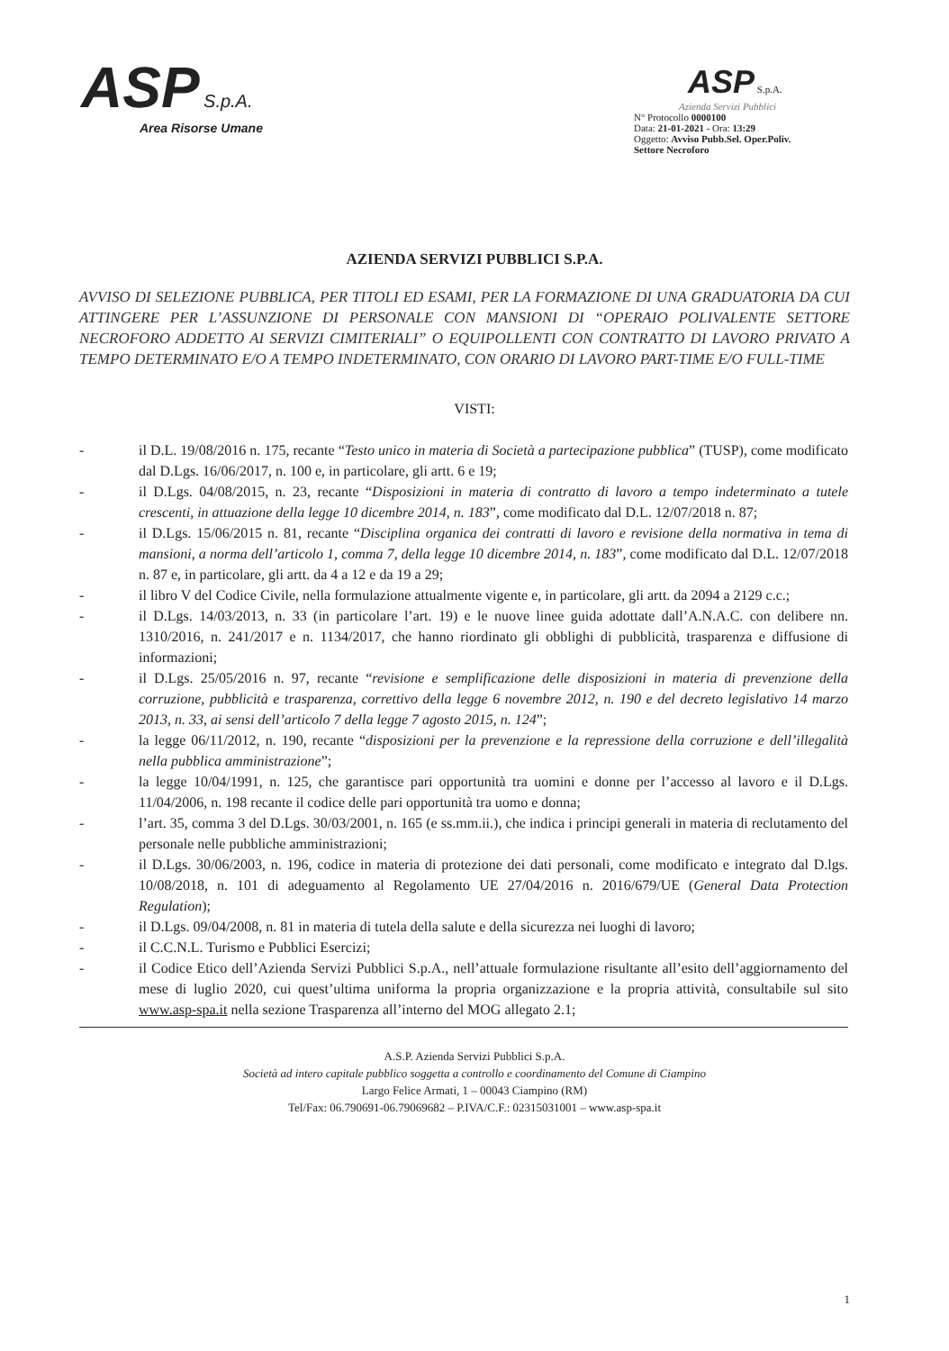ASP S.p.A.
Area Risorse Umane
ASP S.p.A.
Azienda Servizi Pubblici
N° Protocollo 0000100
Data: 21-01-2021 - Ora: 13:29
Oggetto: Avviso Pubb.Sel. Oper.Poliv. Settore Necroforo
AZIENDA SERVIZI PUBBLICI S.P.A.
AVVISO DI SELEZIONE PUBBLICA, PER TITOLI ED ESAMI, PER LA FORMAZIONE DI UNA GRADUATORIA DA CUI ATTINGERE PER L’ASSUNZIONE DI PERSONALE CON MANSIONI DI “OPERAIO POLIVALENTE SETTORE NECROFORO ADDETTO AI SERVIZI CIMITERIALI” O EQUIPOLLENTI CON CONTRATTO DI LAVORO PRIVATO A TEMPO DETERMINATO E/O A TEMPO INDETERMINATO, CON ORARIO DI LAVORO PART-TIME E/O FULL-TIME
VISTI:
- il D.L. 19/08/2016 n. 175, recante “Testo unico in materia di Società a partecipazione pubblica” (TUSP), come modificato dal D.Lgs. 16/06/2017, n. 100 e, in particolare, gli artt. 6 e 19;
- il D.Lgs. 04/08/2015, n. 23, recante “Disposizioni in materia di contratto di lavoro a tempo indeterminato a tutele crescenti, in attuazione della legge 10 dicembre 2014, n. 183”, come modificato dal D.L. 12/07/2018 n. 87;
- il D.Lgs. 15/06/2015 n. 81, recante “Disciplina organica dei contratti di lavoro e revisione della normativa in tema di mansioni, a norma dell’articolo 1, comma 7, della legge 10 dicembre 2014, n. 183”, come modificato dal D.L. 12/07/2018 n. 87 e, in particolare, gli artt. da 4 a 12 e da 19 a 29;
- il libro V del Codice Civile, nella formulazione attualmente vigente e, in particolare, gli artt. da 2094 a 2129 c.c.;
- il D.Lgs. 14/03/2013, n. 33 (in particolare l’art. 19) e le nuove linee guida adottate dall’A.N.A.C. con delibere nn. 1310/2016, n. 241/2017 e n. 1134/2017, che hanno riordinato gli obblighi di pubblicità, trasparenza e diffusione di informazioni;
- il D.Lgs. 25/05/2016 n. 97, recante “revisione e semplificazione delle disposizioni in materia di prevenzione della corruzione, pubblicità e trasparenza, correttivo della legge 6 novembre 2012, n. 190 e del decreto legislativo 14 marzo 2013, n. 33, ai sensi dell’articolo 7 della legge 7 agosto 2015, n. 124”;
- la legge 06/11/2012, n. 190, recante “disposizioni per la prevenzione e la repressione della corruzione e dell’illegalità nella pubblica amministrazione”;
- la legge 10/04/1991, n. 125, che garantisce pari opportunità tra uomini e donne per l’accesso al lavoro e il D.Lgs. 11/04/2006, n. 198 recante il codice delle pari opportunità tra uomo e donna;
- l’art. 35, comma 3 del D.Lgs. 30/03/2001, n. 165 (e ss.mm.ii.), che indica i principi generali in materia di reclutamento del personale nelle pubbliche amministrazioni;
- il D.Lgs. 30/06/2003, n. 196, codice in materia di protezione dei dati personali, come modificato e integrato dal D.lgs. 10/08/2018, n. 101 di adeguamento al Regolamento UE 27/04/2016 n. 2016/679/UE (General Data Protection Regulation);
- il D.Lgs. 09/04/2008, n. 81 in materia di tutela della salute e della sicurezza nei luoghi di lavoro;
- il C.C.N.L. Turismo e Pubblici Esercizi;
- il Codice Etico dell’Azienda Servizi Pubblici S.p.A., nell’attuale formulazione risultante all’esito dell’aggiornamento del mese di luglio 2020, cui quest’ultima uniforma la propria organizzazione e la propria attività, consultabile sul sito www.asp-spa.it nella sezione Trasparenza all’interno del MOG allegato 2.1;
A.S.P. Azienda Servizi Pubblici S.p.A.
Società ad intero capitale pubblico soggetta a controllo e coordinamento del Comune di Ciampino
Largo Felice Armati, 1 – 00043 Ciampino (RM)
Tel/Fax: 06.790691-06.79069682 – P.IVA/C.F.: 02315031001 – www.asp-spa.it
1